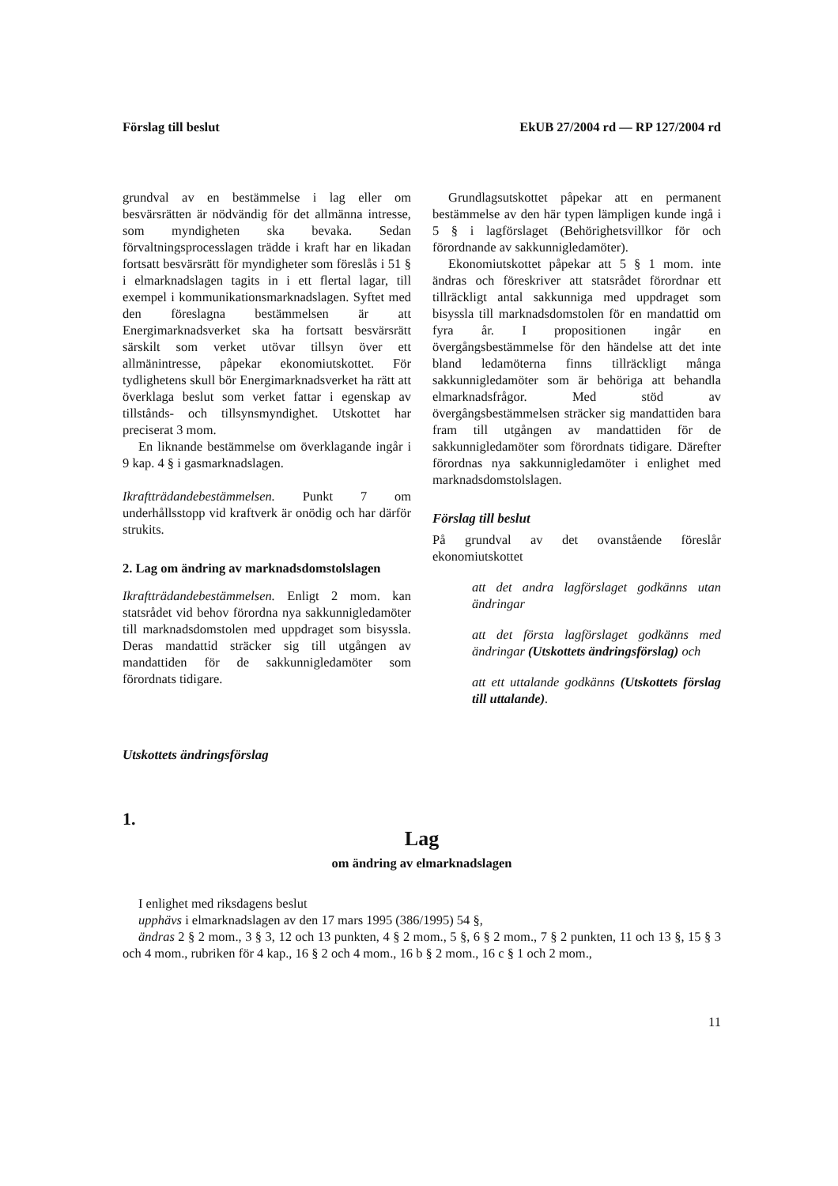Förslag till beslut EkUB 27/2004 rd — RP 127/2004 rd
grundval av en bestämmelse i lag eller om besvärsrätten är nödvändig för det allmänna intresse, som myndigheten ska bevaka. Sedan förvaltningsprocesslagen trädde i kraft har en likadan fortsatt besvärsrätt för myndigheter som föreslås i 51 § i elmarknadslagen tagits in i ett flertal lagar, till exempel i kommunikationsmarknadslagen. Syftet med den föreslagna bestämmelsen är att Energimarknadsverket ska ha fortsatt besvärsrätt särskilt som verket utövar tillsyn över ett allmänintresse, påpekar ekonomiutskottet. För tydlighetens skull bör Energimarknadsverket ha rätt att överklaga beslut som verket fattar i egenskap av tillstånds- och tillsynsmyndighet. Utskottet har preciserat 3 mom.
En liknande bestämmelse om överklagande ingår i 9 kap. 4 § i gasmarknadslagen.
Ikraftträdandebestämmelsen. Punkt 7 om underhållsstopp vid kraftverk är onödig och har därför strukits.
2. Lag om ändring av marknadsdomstolslagen
Ikraftträdandebestämmelsen. Enligt 2 mom. kan statsrådet vid behov förordna nya sakkunnigledamöter till marknadsdomstolen med uppdraget som bisyssla. Deras mandattid sträcker sig till utgången av mandattiden för de sakkunnigledamöter som förordnats tidigare.
Grundlagsutskottet påpekar att en permanent bestämmelse av den här typen lämpligen kunde ingå i 5 § i lagförslaget (Behörighetsvillkor för och förordnande av sakkunnigledamöter).
Ekonomiutskottet påpekar att 5 § 1 mom. inte ändras och föreskriver att statsrådet förordnar ett tillräckligt antal sakkunniga med uppdraget som bisyssla till marknadsdomstolen för en mandattid om fyra år. I propositionen ingår en övergångsbestämmelse för den händelse att det inte bland ledamöterna finns tillräckligt många sakkunnigledamöter som är behöriga att behandla elmarknadsfrågor. Med stöd av övergångsbestämmelsen sträcker sig mandattiden bara fram till utgången av mandattiden för de sakkunnigledamöter som förordnats tidigare. Därefter förordnas nya sakkunnigledamöter i enlighet med marknadsdomstolslagen.
Förslag till beslut
På grundval av det ovanstående föreslår ekonomiutskottet
att det andra lagförslaget godkänns utan ändringar
att det första lagförslaget godkänns med ändringar (Utskottets ändringsförslag) och
att ett uttalande godkänns (Utskottets förslag till uttalande).
Utskottets ändringsförslag
1.
Lag
om ändring av elmarknadslagen
I enlighet med riksdagens beslut
upphävs i elmarknadslagen av den 17 mars 1995 (386/1995) 54 §,
ändras 2 § 2 mom., 3 § 3, 12 och 13 punkten, 4 § 2 mom., 5 §, 6 § 2 mom., 7 § 2 punkten, 11 och 13 §, 15 § 3 och 4 mom., rubriken för 4 kap., 16 § 2 och 4 mom., 16 b § 2 mom., 16 c § 1 och 2 mom.,
11